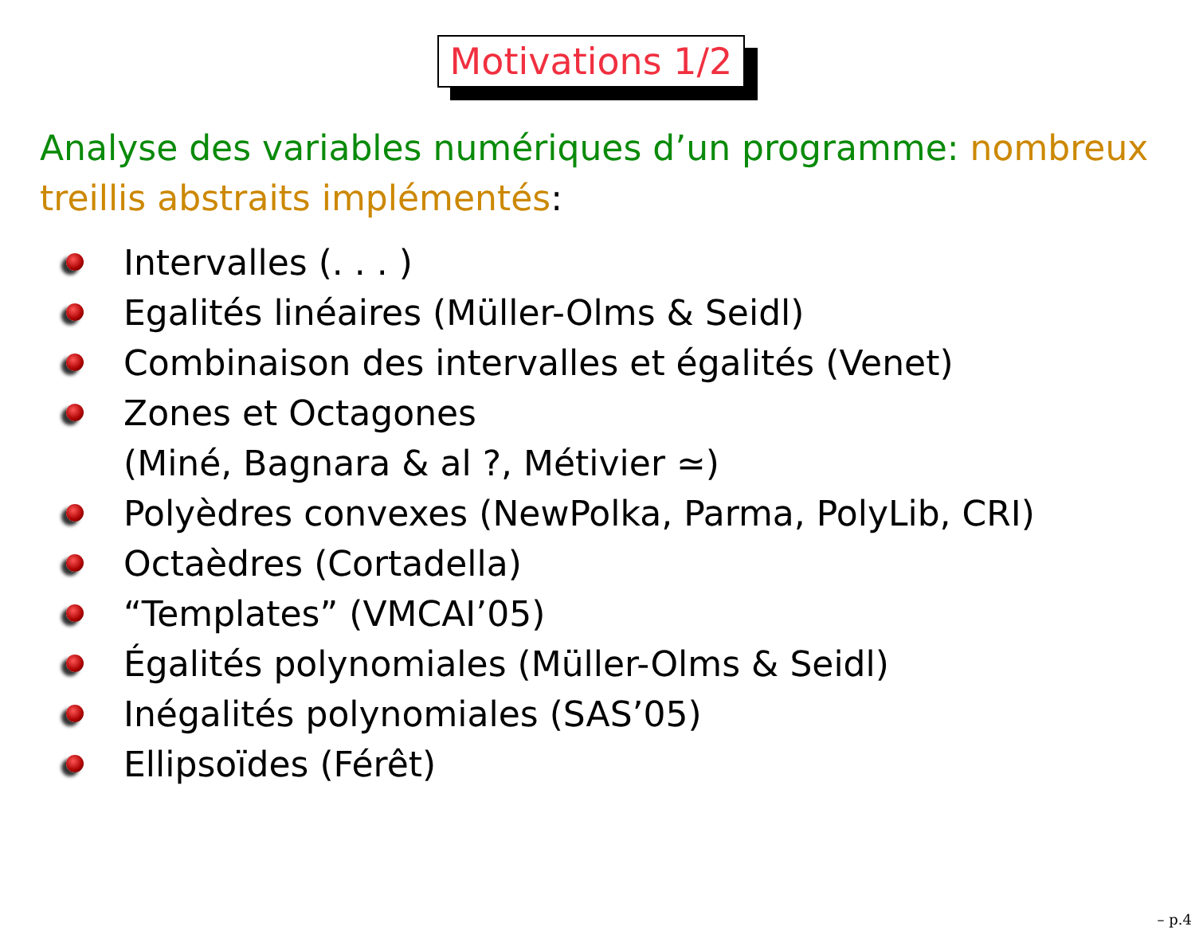Motivations 1/2
Analyse des variables numériques d’un programme: nombreux treillis abstraits implémentés:
Intervalles (. . . )
Egalités linéaires (Müller-Olms & Seidl)
Combinaison des intervalles et égalités (Venet)
Zones et Octagones
(Miné, Bagnara & al ?, Métivier ≃)
Polyèdres convexes (NewPolka, Parma, PolyLib, CRI)
Octaèdres (Cortadella)
“Templates” (VMCAI’05)
Égalités polynomiales (Müller-Olms & Seidl)
Inégalités polynomiales (SAS’05)
Ellipsoïdes (Férêt)
– p.4